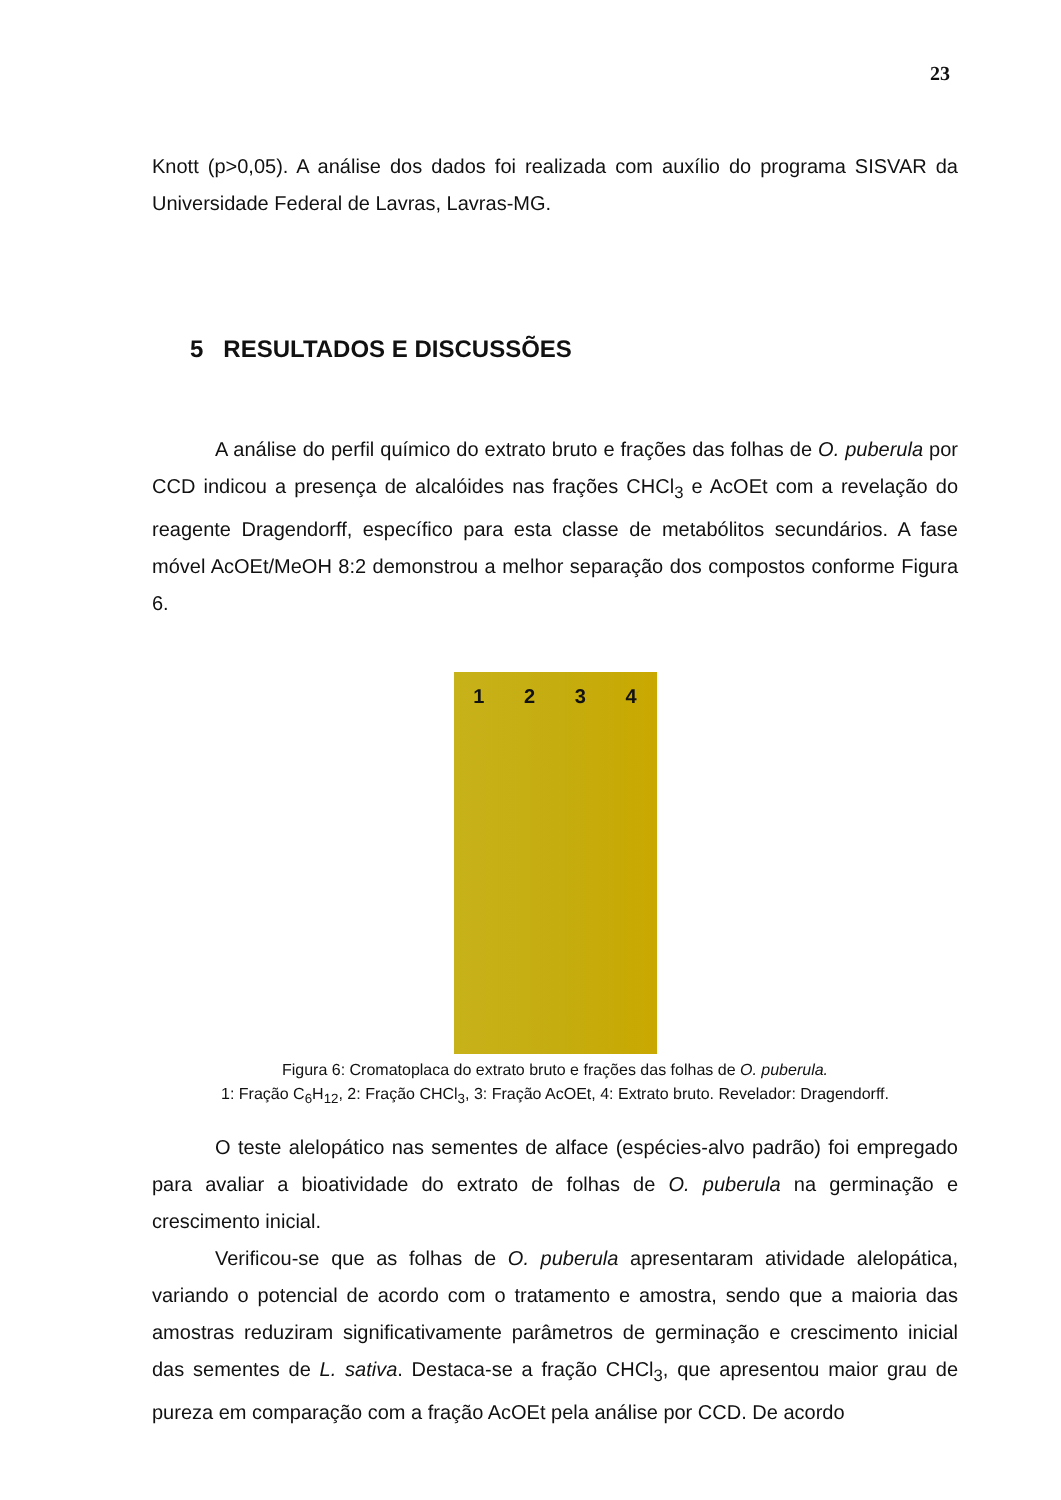23
Knott (p>0,05). A análise dos dados foi realizada com auxílio do programa SISVAR da Universidade Federal de Lavras, Lavras-MG.
5 RESULTADOS E DISCUSSÕES
A análise do perfil químico do extrato bruto e frações das folhas de O. puberula por CCD indicou a presença de alcalóides nas frações CHCl<sub>3</sub> e AcOEt com a revelação do reagente Dragendorff, específico para esta classe de metabólitos secundários. A fase móvel AcOEt/MeOH 8:2 demonstrou a melhor separação dos compostos conforme Figura 6.
1 2 3 4
Figura 6: Cromatoplaca do extrato bruto e frações das folhas de O. puberula.
1: Fração C<sub>6</sub>H<sub>12</sub>, 2: Fração CHCl<sub>3</sub>, 3: Fração AcOEt, 4: Extrato bruto. Revelador: Dragendorff.
O teste alelopático nas sementes de alface (espécies-alvo padrão) foi empregado para avaliar a bioatividade do extrato de folhas de O. puberula na germinação e crescimento inicial.
Verificou-se que as folhas de O. puberula apresentaram atividade alelopática, variando o potencial de acordo com o tratamento e amostra, sendo que a maioria das amostras reduziram significativamente parâmetros de germinação e crescimento inicial das sementes de L. sativa. Destaca-se a fração CHCl<sub>3</sub>, que apresentou maior grau de pureza em comparação com a fração AcOEt pela análise por CCD. De acordo